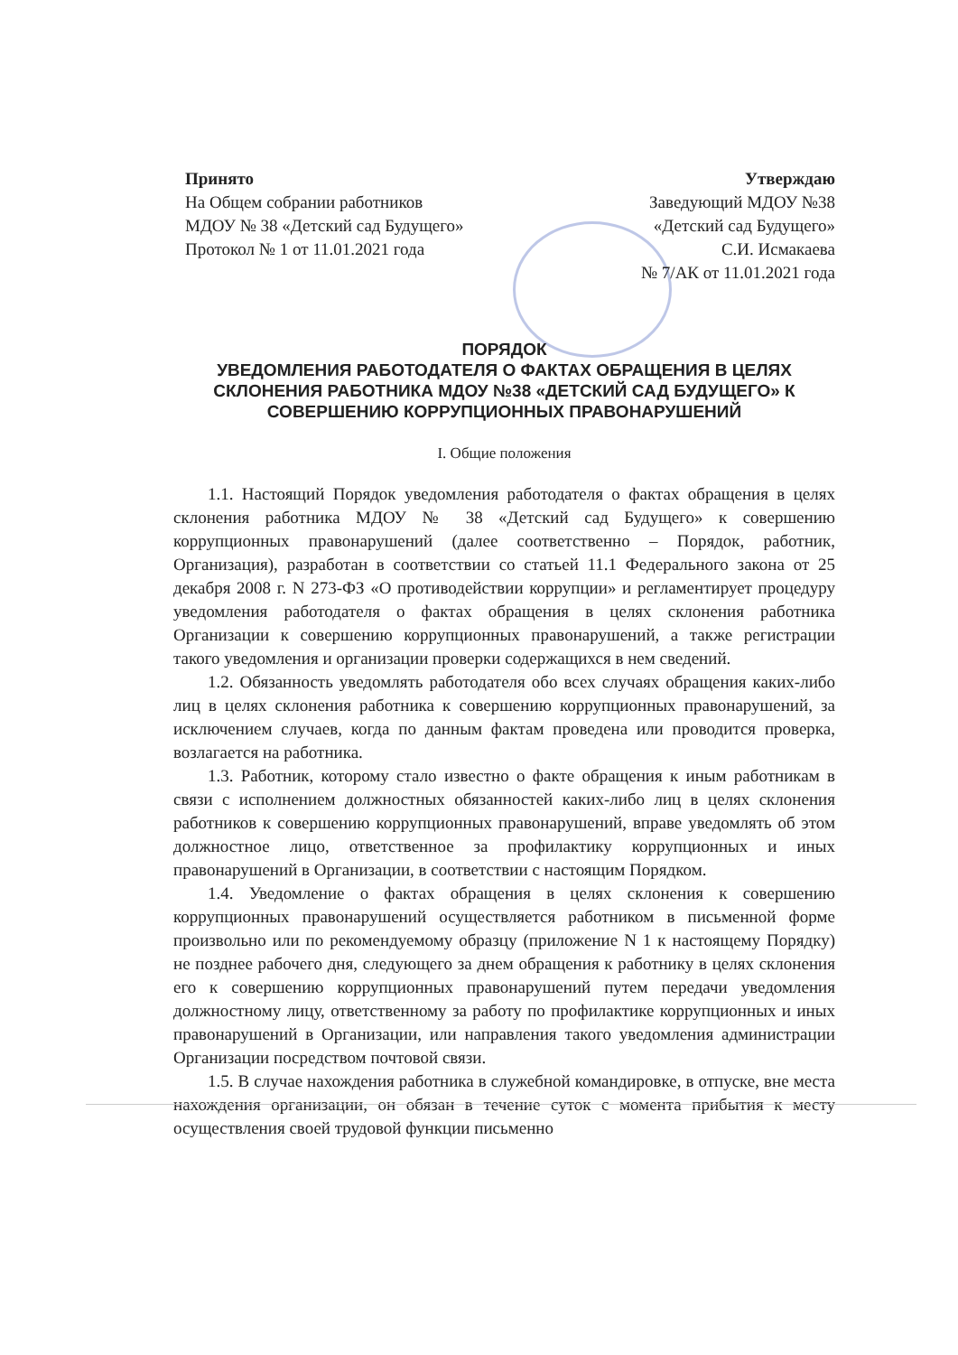Принято
На Общем собрании работников МДОУ № 38 «Детский сад Будущего» Протокол № 1 от 11.01.2021 года
Утверждаю
Заведующий МДОУ №38
«Детский сад Будущего»
С.И. Исмакаева
№ 7/АК от 11.01.2021 года
ПОРЯДОК
УВЕДОМЛЕНИЯ РАБОТОДАТЕЛЯ О ФАКТАХ ОБРАЩЕНИЯ В ЦЕЛЯХ СКЛОНЕНИЯ РАБОТНИКА МДОУ №38 «ДЕТСКИЙ САД БУДУЩЕГО» К СОВЕРШЕНИЮ КОРРУПЦИОННЫХ ПРАВОНАРУШЕНИЙ
I. Общие положения
1.1. Настоящий Порядок уведомления работодателя о фактах обращения в целях склонения работника МДОУ № 38 «Детский сад Будущего» к совершению коррупционных правонарушений (далее соответственно – Порядок, работник, Организация), разработан в соответствии со статьей 11.1 Федерального закона от 25 декабря 2008 г. N 273-ФЗ «О противодействии коррупции» и регламентирует процедуру уведомления работодателя о фактах обращения в целях склонения работника Организации к совершению коррупционных правонарушений, а также регистрации такого уведомления и организации проверки содержащихся в нем сведений.
1.2. Обязанность уведомлять работодателя обо всех случаях обращения каких-либо лиц в целях склонения работника к совершению коррупционных правонарушений, за исключением случаев, когда по данным фактам проведена или проводится проверка, возлагается на работника.
1.3. Работник, которому стало известно о факте обращения к иным работникам в связи с исполнением должностных обязанностей каких-либо лиц в целях склонения работников к совершению коррупционных правонарушений, вправе уведомлять об этом должностное лицо, ответственное за профилактику коррупционных и иных правонарушений в Организации, в соответствии с настоящим Порядком.
1.4. Уведомление о фактах обращения в целях склонения к совершению коррупционных правонарушений осуществляется работником в письменной форме произвольно или по рекомендуемому образцу (приложение N 1 к настоящему Порядку) не позднее рабочего дня, следующего за днем обращения к работнику в целях склонения его к совершению коррупционных правонарушений путем передачи уведомления должностному лицу, ответственному за работу по профилактике коррупционных и иных правонарушений в Организации, или направления такого уведомления администрации Организации посредством почтовой связи.
1.5. В случае нахождения работника в служебной командировке, в отпуске, вне места нахождения организации, он обязан в течение суток с момента прибытия к месту осуществления своей трудовой функции письменно